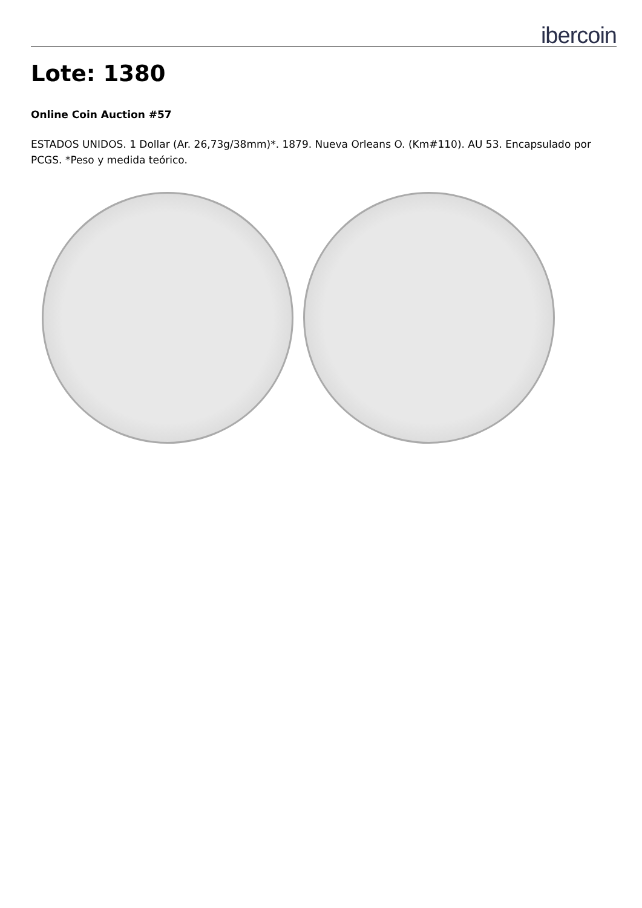ibercoin
Lote: 1380
Online Coin Auction #57
ESTADOS UNIDOS. 1 Dollar (Ar. 26,73g/38mm)*. 1879. Nueva Orleans O. (Km#110). AU 53. Encapsulado por PCGS. *Peso y medida teórico.